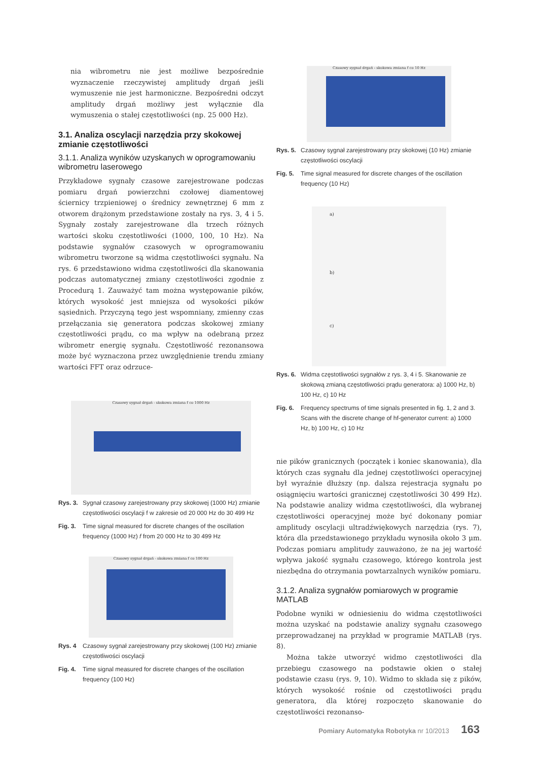nia wibrometru nie jest możliwe bezpośrednie wyznaczenie rzeczywistej amplitudy drgań jeśli wymuszenie nie jest harmoniczne. Bezpośredni odczyt amplitudy drgań możliwy jest wyłącznie dla wymuszenia o stałej częstotliwości (np. 25 000 Hz).
3.1. Analiza oscylacji narzędzia przy skokowej zmianie częstotliwości
3.1.1. Analiza wyników uzyskanych w oprogramowaniu wibrometru laserowego
Przykładowe sygnały czasowe zarejestrowane podczas pomiaru drgań powierzchni czołowej diamentowej ściernicy trzpieniowej o średnicy zewnętrznej 6 mm z otworem drążonym przedstawione zostały na rys. 3, 4 i 5. Sygnały zostały zarejestrowane dla trzech różnych wartości skoku częstotliwości (1000, 100, 10 Hz). Na podstawie sygnałów czasowych w oprogramowaniu wibrometru tworzone są widma częstotliwości sygnału. Na rys. 6 przedstawiono widma częstotliwości dla skanowania podczas automatycznej zmiany częstotliwości zgodnie z Procedurą 1. Zauważyć tam można występowanie pików, których wysokość jest mniejsza od wysokości pików sąsiednich. Przyczyną tego jest wspomniany, zmienny czas przełączania się generatora podczas skokowej zmiany częstotliwości prądu, co ma wpływ na odebraną przez wibrometr energię sygnału. Częstotliwość rezonansowa może być wyznaczona przez uwzględnienie trendu zmiany wartości FFT oraz odrzuce-
Czasowy sygnał drgań - skokowa zmiana f co 1000 Hz
Rys. 3. Sygnał czasowy zarejestrowany przy skokowej (1000 Hz) zmianie częstotliwości oscylacji f w zakresie od 20 000 Hz do 30 499 Hz
Fig. 3. Time signal measured for discrete changes of the oscillation frequency (1000 Hz) f from 20 000 Hz to 30 499 Hz
Czasowy sygnał drgań - skokowa zmiana f co 100 Hz
Rys. 4 Czasowy sygnał zarejestrowany przy skokowej (100 Hz) zmianie częstotliwości oscylacji
Fig. 4. Time signal measured for discrete changes of the oscillation frequency (100 Hz)
Czasowy sygnał drgań - skokowa zmiana f co 10 Hz
Rys. 5. Czasowy sygnał zarejestrowany przy skokowej (10 Hz) zmianie częstotliwości oscylacji
Fig. 5. Time signal measured for discrete changes of the oscillation frequency (10 Hz)
a)
b)
c)
Rys. 6. Widma częstotliwości sygnałów z rys. 3, 4 i 5. Skanowanie ze skokową zmianą częstotliwości prądu generatora: a) 1000 Hz, b) 100 Hz, c) 10 Hz
Fig. 6. Frequency spectrums of time signals presented in fig. 1, 2 and 3. Scans with the discrete change of hf-generator current: a) 1000 Hz, b) 100 Hz, c) 10 Hz
nie pików granicznych (początek i koniec skanowania), dla których czas sygnału dla jednej częstotliwości operacyjnej był wyraźnie dłuższy (np. dalsza rejestracja sygnału po osiągnięciu wartości granicznej częstotliwości 30 499 Hz). Na podstawie analizy widma częstotliwości, dla wybranej częstotliwości operacyjnej może być dokonany pomiar amplitudy oscylacji ultradźwiękowych narzędzia (rys. 7), która dla przedstawionego przykładu wynosiła około 3 μm. Podczas pomiaru amplitudy zauważono, że na jej wartość wpływa jakość sygnału czasowego, którego kontrola jest niezbędna do otrzymania powtarzalnych wyników pomiaru.
3.1.2. Analiza sygnałów pomiarowych w programie MATLAB
Podobne wyniki w odniesieniu do widma częstotliwości można uzyskać na podstawie analizy sygnału czasowego przeprowadzanej na przykład w programie MATLAB (rys. 8).
Można także utworzyć widmo częstotliwości dla przebiegu czasowego na podstawie okien o stałej podstawie czasu (rys. 9, 10). Widmo to składa się z pików, których wysokość rośnie od częstotliwości prądu generatora, dla której rozpoczęto skanowanie do częstotliwości rezonanso-
Pomiary Automatyka Robotyka nr 10/2013 163